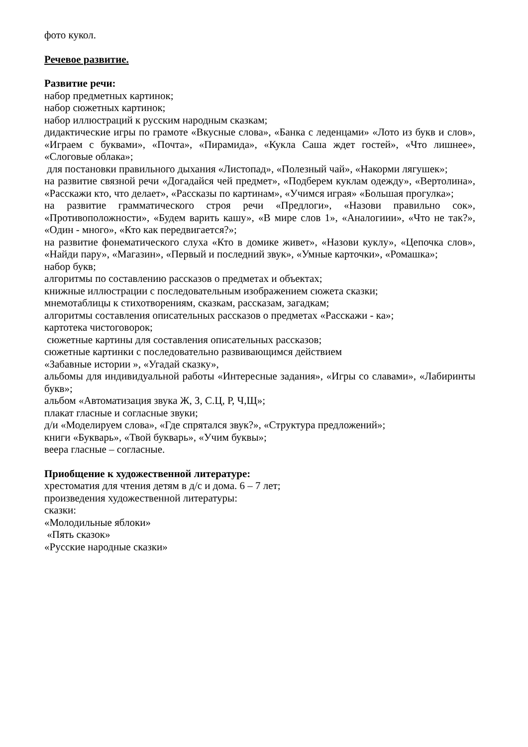фото кукол.
Речевое развитие.
Развитие речи:
набор предметных картинок;
набор сюжетных картинок;
набор иллюстраций к русским народным сказкам;
дидактические игры по грамоте «Вкусные слова», «Банка с леденцами» «Лото из букв и слов», «Играем с буквами», «Почта», «Пирамида», «Кукла Саша ждет гостей», «Что лишнее», «Слоговые облака»;
для постановки правильного дыхания «Листопад», «Полезный чай», «Накорми лягушек»;
на развитие связной речи «Догадайся чей предмет», «Подберем куклам одежду», «Вертолина», «Расскажи кто, что делает», «Рассказы по картинам», «Учимся играя» «Большая прогулка»;
на развитие грамматического строя речи «Предлоги», «Назови правильно сок», «Противоположности», «Будем варить кашу», «В мире слов 1», «Аналогиии», «Что не так?», «Один - много», «Кто как передвигается?»;
на развитие фонематического слуха «Кто в домике живет», «Назови куклу», «Цепочка слов», «Найди пару», «Магазин», «Первый и последний звук», «Умные карточки», «Ромашка»;
набор букв;
алгоритмы по составлению рассказов о предметах и объектах;
книжные иллюстрации с последовательным изображением сюжета сказки;
мнемотаблицы к стихотворениям, сказкам, рассказам, загадкам;
алгоритмы составления описательных рассказов о предметах «Расскажи - ка»;
картотека чистоговорок;
сюжетные картины для составления описательных рассказов;
сюжетные картинки с последовательно развивающимся действием
«Забавные истории », «Угадай сказку»,
альбомы для индивидуальной работы «Интересные задания», «Игры со славами», «Лабиринты букв»;
альбом «Автоматизация звука Ж, З, С.Ц, Р, Ч,Щ»;
плакат гласные и согласные звуки;
д/и «Моделируем слова», «Где спрятался звук?», «Структура предложений»;
книги «Букварь», «Твой букварь», «Учим буквы»;
веера гласные – согласные.
Приобщение к художественной литературе:
хрестоматия для чтения детям в д/с и дома. 6 – 7 лет;
произведения художественной литературы:
сказки:
«Молодильные яблоки»
«Пять сказок»
«Русские народные сказки»